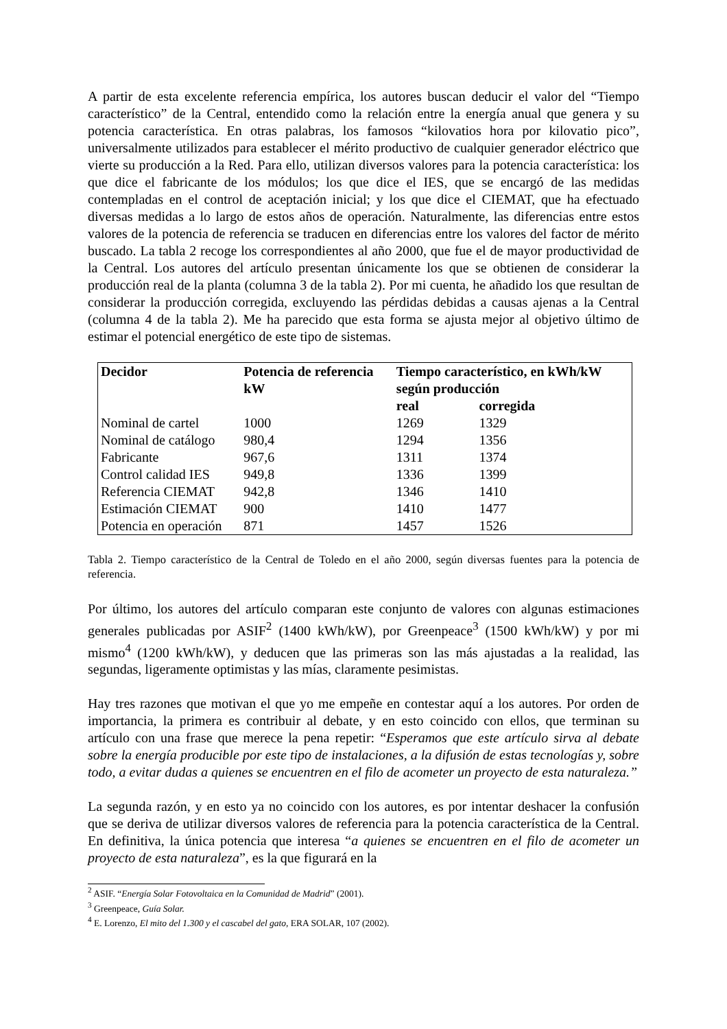A partir de esta excelente referencia empírica, los autores buscan deducir el valor del “Tiempo característico” de la Central, entendido como la relación entre la energía anual que genera y su potencia característica. En otras palabras, los famosos “kilovatios hora por kilovatio pico”, universalmente utilizados para establecer el mérito productivo de cualquier generador eléctrico que vierte su producción a la Red. Para ello, utilizan diversos valores para la potencia característica: los que dice el fabricante de los módulos; los que dice el IES, que se encargó de las medidas contempladas en el control de aceptación inicial; y los que dice el CIEMAT, que ha efectuado diversas medidas a lo largo de estos años de operación. Naturalmente, las diferencias entre estos valores de la potencia de referencia se traducen en diferencias entre los valores del factor de mérito buscado. La tabla 2 recoge los correspondientes al año 2000, que fue el de mayor productividad de la Central. Los autores del artículo presentan únicamente los que se obtienen de considerar la producción real de la planta (columna 3 de la tabla 2). Por mi cuenta, he añadido los que resultan de considerar la producción corregida, excluyendo las pérdidas debidas a causas ajenas a la Central (columna 4 de la tabla 2). Me ha parecido que esta forma se ajusta mejor al objetivo último de estimar el potencial energético de este tipo de sistemas.
| Decidor | Potencia de referencia kW | Tiempo característico, en kWh/kW según producción | |
| --- | --- | --- | --- |
| | | real | corregida |
| Nominal de cartel | 1000 | 1269 | 1329 |
| Nominal de catálogo | 980,4 | 1294 | 1356 |
| Fabricante | 967,6 | 1311 | 1374 |
| Control calidad IES | 949,8 | 1336 | 1399 |
| Referencia CIEMAT | 942,8 | 1346 | 1410 |
| Estimación CIEMAT | 900 | 1410 | 1477 |
| Potencia en operación | 871 | 1457 | 1526 |
Tabla 2. Tiempo característico de la Central de Toledo en el año 2000, según diversas fuentes para la potencia de referencia.
Por último, los autores del artículo comparan este conjunto de valores con algunas estimaciones generales publicadas por ASIF<sup>2</sup> (1400 kWh/kW), por Greenpeace<sup>3</sup> (1500 kWh/kW) y por mi mismo<sup>4</sup> (1200 kWh/kW), y deducen que las primeras son las más ajustadas a la realidad, las segundas, ligeramente optimistas y las mías, claramente pesimistas.
Hay tres razones que motivan el que yo me empeñe en contestar aquí a los autores. Por orden de importancia, la primera es contribuir al debate, y en esto coincido con ellos, que terminan su artículo con una frase que merece la pena repetir: “Esperamos que este artículo sirva al debate sobre la energía producible por este tipo de instalaciones, a la difusión de estas tecnologías y, sobre todo, a evitar dudas a quienes se encuentren en el filo de acometer un proyecto de esta naturaleza.”
La segunda razón, y en esto ya no coincido con los autores, es por intentar deshacer la confusión que se deriva de utilizar diversos valores de referencia para la potencia característica de la Central. En definitiva, la única potencia que interesa “a quienes se encuentren en el filo de acometer un proyecto de esta naturaleza”, es la que figurará en la
<sup>2</sup> ASIF. “Energía Solar Fotovoltaica en la Comunidad de Madrid” (2001).
<sup>3</sup> Greenpeace, Guía Solar.
<sup>4</sup> E. Lorenzo, El mito del 1.300 y el cascabel del gato, ERA SOLAR, 107 (2002).